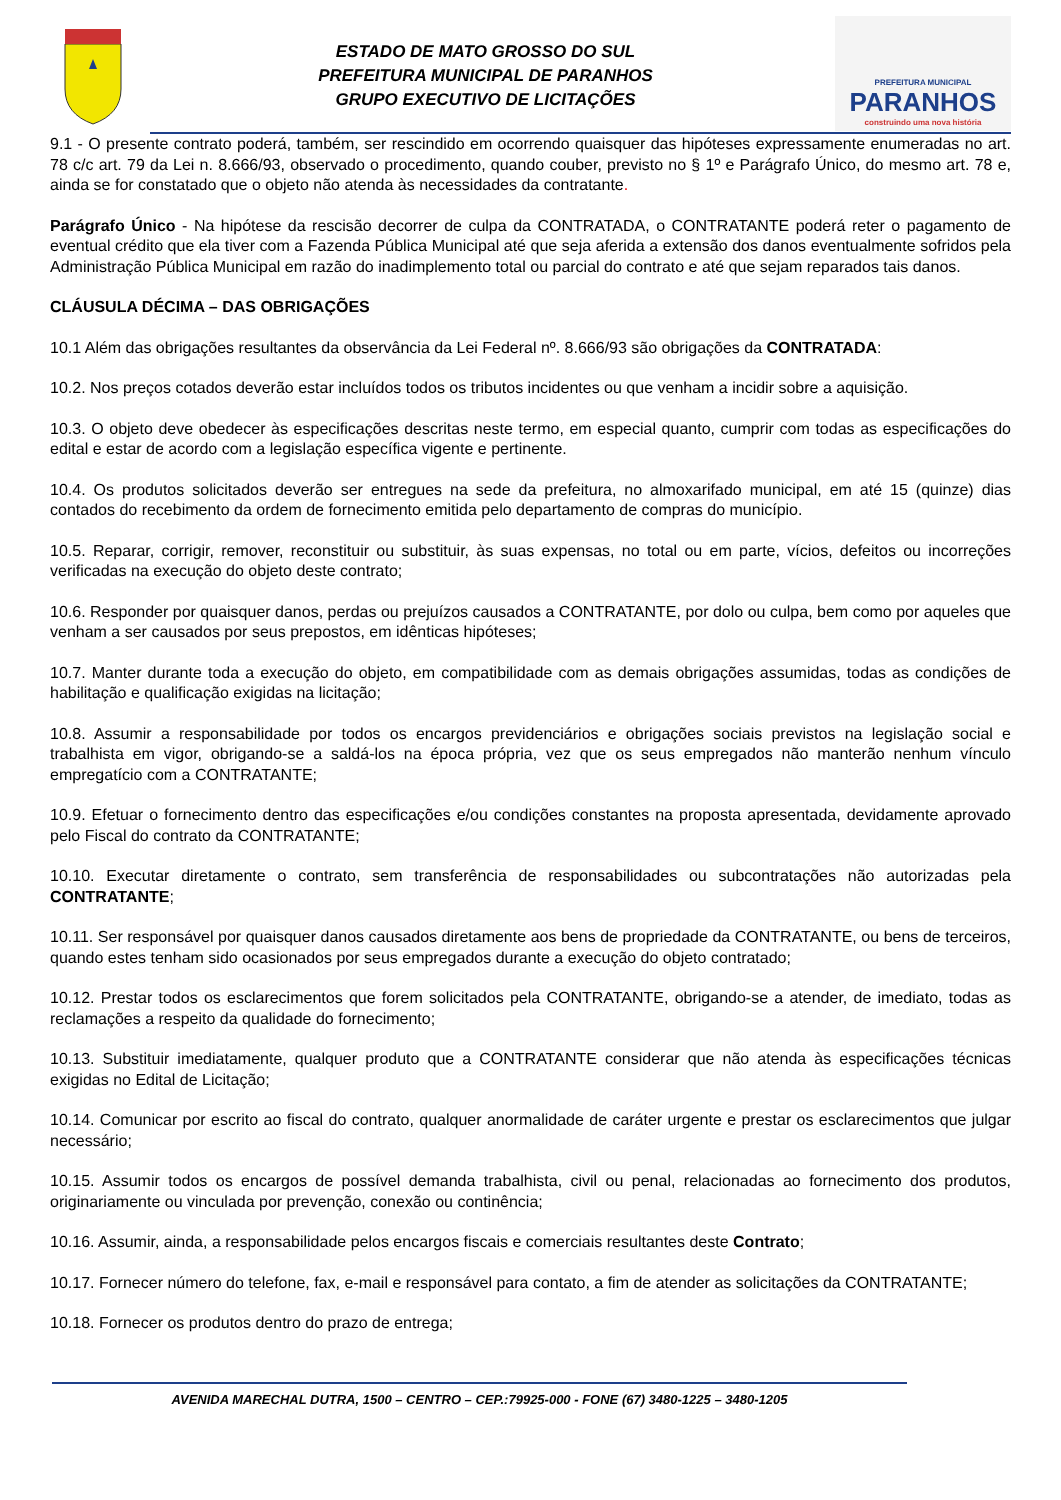ESTADO DE MATO GROSSO DO SUL
PREFEITURA MUNICIPAL DE PARANHOS
GRUPO EXECUTIVO DE LICITAÇÕES
PREFEITURA MUNICIPAL
PARANHOS
construindo uma nova história
9.1 - O presente contrato poderá, também, ser rescindido em ocorrendo quaisquer das hipóteses expressamente enumeradas no art. 78 c/c art. 79 da Lei n. 8.666/93, observado o procedimento, quando couber, previsto no § 1º e Parágrafo Único, do mesmo art. 78 e, ainda se for constatado que o objeto não atenda às necessidades da contratante.
Parágrafo Único - Na hipótese da rescisão decorrer de culpa da CONTRATADA, o CONTRATANTE poderá reter o pagamento de eventual crédito que ela tiver com a Fazenda Pública Municipal até que seja aferida a extensão dos danos eventualmente sofridos pela Administração Pública Municipal em razão do inadimplemento total ou parcial do contrato e até que sejam reparados tais danos.
CLÁUSULA DÉCIMA – DAS OBRIGAÇÕES
10.1 Além das obrigações resultantes da observância da Lei Federal nº. 8.666/93 são obrigações da CONTRATADA:
10.2. Nos preços cotados deverão estar incluídos todos os tributos incidentes ou que venham a incidir sobre a aquisição.
10.3. O objeto deve obedecer às especificações descritas neste termo, em especial quanto, cumprir com todas as especificações do edital e estar de acordo com a legislação específica vigente e pertinente.
10.4. Os produtos solicitados deverão ser entregues na sede da prefeitura, no almoxarifado municipal, em até 15 (quinze) dias contados do recebimento da ordem de fornecimento emitida pelo departamento de compras do município.
10.5. Reparar, corrigir, remover, reconstituir ou substituir, às suas expensas, no total ou em parte, vícios, defeitos ou incorreções verificadas na execução do objeto deste contrato;
10.6. Responder por quaisquer danos, perdas ou prejuízos causados a CONTRATANTE, por dolo ou culpa, bem como por aqueles que venham a ser causados por seus prepostos, em idênticas hipóteses;
10.7. Manter durante toda a execução do objeto, em compatibilidade com as demais obrigações assumidas, todas as condições de habilitação e qualificação exigidas na licitação;
10.8. Assumir a responsabilidade por todos os encargos previdenciários e obrigações sociais previstos na legislação social e trabalhista em vigor, obrigando-se a saldá-los na época própria, vez que os seus empregados não manterão nenhum vínculo empregatício com a CONTRATANTE;
10.9. Efetuar o fornecimento dentro das especificações e/ou condições constantes na proposta apresentada, devidamente aprovado pelo Fiscal do contrato da CONTRATANTE;
10.10. Executar diretamente o contrato, sem transferência de responsabilidades ou subcontratações não autorizadas pela CONTRATANTE;
10.11. Ser responsável por quaisquer danos causados diretamente aos bens de propriedade da CONTRATANTE, ou bens de terceiros, quando estes tenham sido ocasionados por seus empregados durante a execução do objeto contratado;
10.12. Prestar todos os esclarecimentos que forem solicitados pela CONTRATANTE, obrigando-se a atender, de imediato, todas as reclamações a respeito da qualidade do fornecimento;
10.13. Substituir imediatamente, qualquer produto que a CONTRATANTE considerar que não atenda às especificações técnicas exigidas no Edital de Licitação;
10.14. Comunicar por escrito ao fiscal do contrato, qualquer anormalidade de caráter urgente e prestar os esclarecimentos que julgar necessário;
10.15. Assumir todos os encargos de possível demanda trabalhista, civil ou penal, relacionadas ao fornecimento dos produtos, originariamente ou vinculada por prevenção, conexão ou continência;
10.16. Assumir, ainda, a responsabilidade pelos encargos fiscais e comerciais resultantes deste Contrato;
10.17. Fornecer número do telefone, fax, e-mail e responsável para contato, a fim de atender as solicitações da CONTRATANTE;
10.18. Fornecer os produtos dentro do prazo de entrega;
AVENIDA MARECHAL DUTRA, 1500 – CENTRO – CEP.:79925-000 - FONE (67) 3480-1225 – 3480-1205